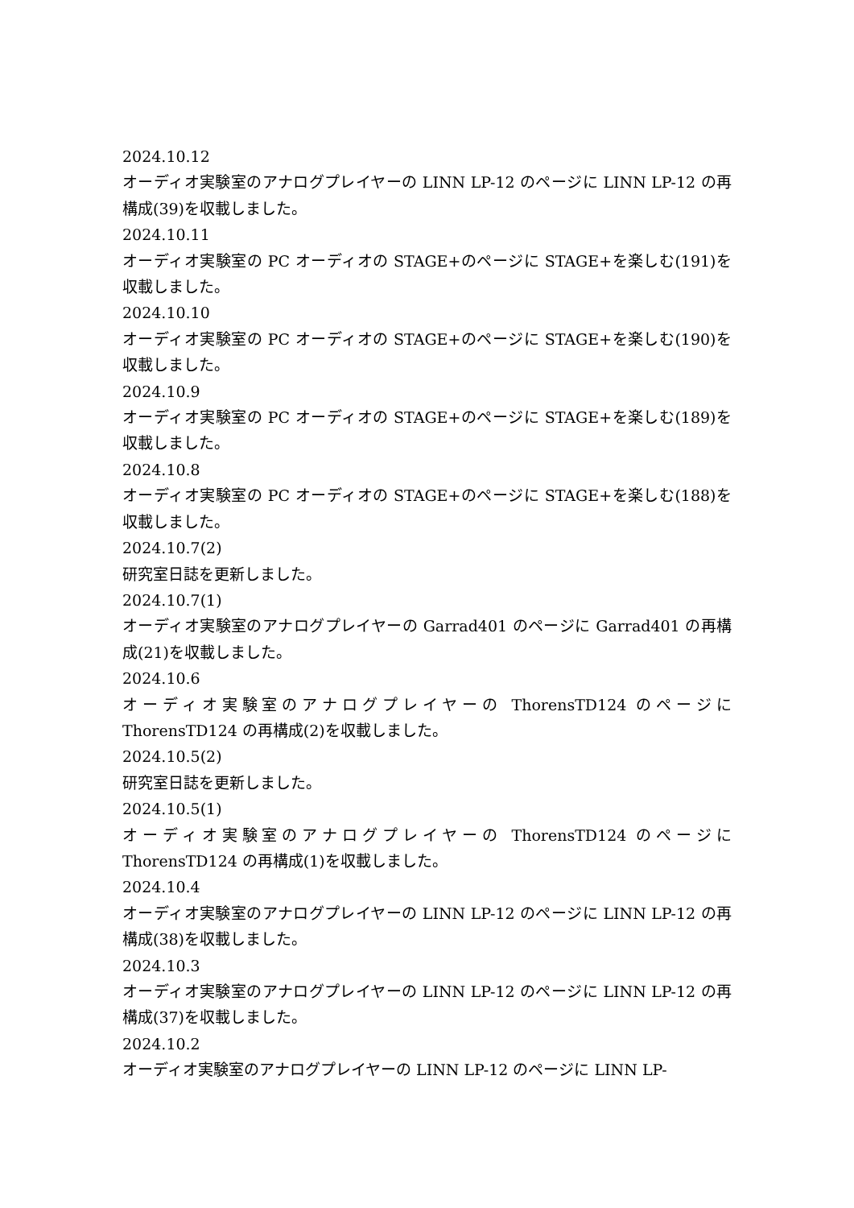2024.10.12
オーディオ実験室のアナログプレイヤーの LINN LP-12 のページに LINN LP-12 の再構成(39)を収載しました。
2024.10.11
オーディオ実験室の PC オーディオの STAGE+のページに STAGE+を楽しむ(191)を収載しました。
2024.10.10
オーディオ実験室の PC オーディオの STAGE+のページに STAGE+を楽しむ(190)を収載しました。
2024.10.9
オーディオ実験室の PC オーディオの STAGE+のページに STAGE+を楽しむ(189)を収載しました。
2024.10.8
オーディオ実験室の PC オーディオの STAGE+のページに STAGE+を楽しむ(188)を収載しました。
2024.10.7(2)
研究室日誌を更新しました。
2024.10.7(1)
オーディオ実験室のアナログプレイヤーの Garrad401 のページに Garrad401 の再構成(21)を収載しました。
2024.10.6
オーディオ実験室のアナログプレイヤーの ThorensTD124 のページに ThorensTD124 の再構成(2)を収載しました。
2024.10.5(2)
研究室日誌を更新しました。
2024.10.5(1)
オーディオ実験室のアナログプレイヤーの ThorensTD124 のページに ThorensTD124 の再構成(1)を収載しました。
2024.10.4
オーディオ実験室のアナログプレイヤーの LINN LP-12 のページに LINN LP-12 の再構成(38)を収載しました。
2024.10.3
オーディオ実験室のアナログプレイヤーの LINN LP-12 のページに LINN LP-12 の再構成(37)を収載しました。
2024.10.2
オーディオ実験室のアナログプレイヤーの LINN LP-12 のページに LINN LP-